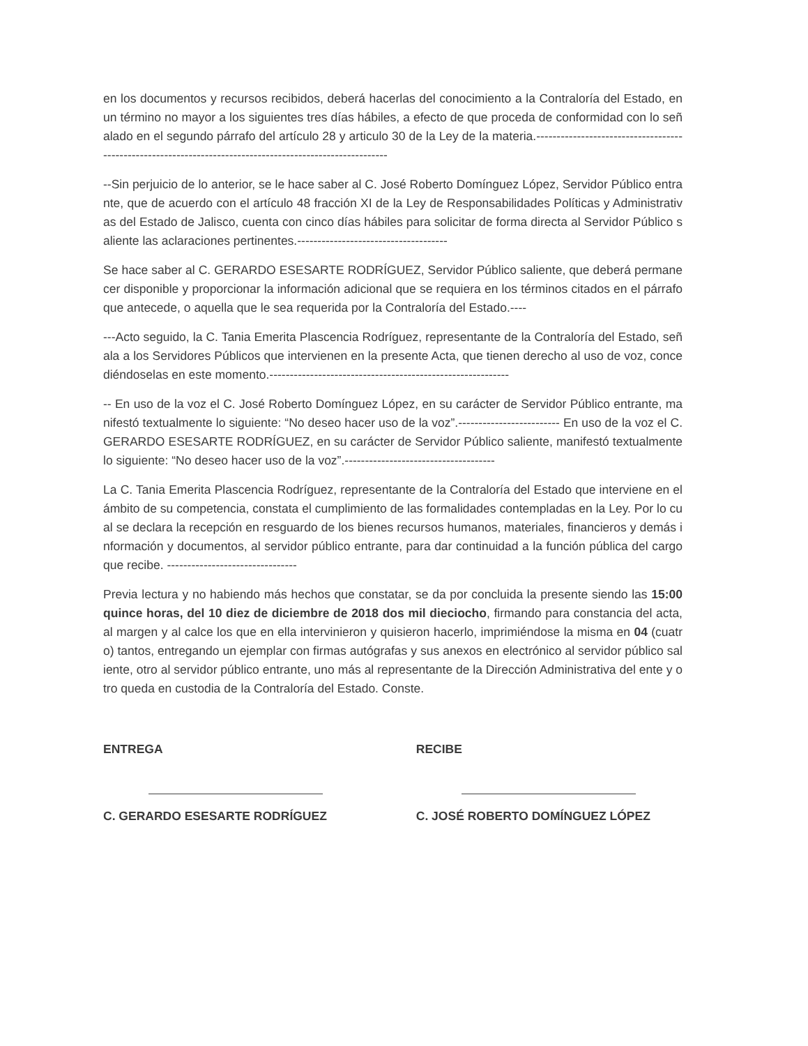en los documentos y recursos recibidos, deberá hacerlas del conocimiento a la Contraloría del Estado, en un término no mayor a los siguientes tres días hábiles, a efecto de que proceda de conformidad con lo señalado en el segundo párrafo del artículo 28 y articulo 30 de la Ley de la materia.----------------------------------------------------------------------------------------------------------
--Sin perjuicio de lo anterior, se le hace saber al C. José Roberto Domínguez López, Servidor Público entrante, que de acuerdo con el artículo 48 fracción XI de la Ley de Responsabilidades Políticas y Administrativas del Estado de Jalisco, cuenta con cinco días hábiles para solicitar de forma directa al Servidor Público saliente las aclaraciones pertinentes.-------------------------------------
Se hace saber al C. GERARDO ESESARTE RODRÍGUEZ, Servidor Público saliente, que deberá permanecer disponible y proporcionar la información adicional que se requiera en los términos citados en el párrafo que antecede, o aquella que le sea requerida por la Contraloría del Estado.----
---Acto seguido, la C. Tania Emerita Plascencia Rodríguez, representante de la Contraloría del Estado, señala a los Servidores Públicos que intervienen en la presente Acta, que tienen derecho al uso de voz, concediéndoselas en este momento.-----------------------------------------------------------
-- En uso de la voz el C. José Roberto Domínguez López, en su carácter de Servidor Público entrante, manifestó textualmente lo siguiente: “No deseo hacer uso de la voz”.------------------------- En uso de la voz el C. GERARDO ESESARTE RODRÍGUEZ, en su carácter de Servidor Público saliente, manifestó textualmente lo siguiente: “No deseo hacer uso de la voz”.-------------------------------------
La C. Tania Emerita Plascencia Rodríguez, representante de la Contraloría del Estado que interviene en el ámbito de su competencia, constata el cumplimiento de las formalidades contempladas en la Ley. Por lo cual se declara la recepción en resguardo de los bienes recursos humanos, materiales, financieros y demás información y documentos, al servidor público entrante, para dar continuidad a la función pública del cargo que recibe. --------------------------------
Previa lectura y no habiendo más hechos que constatar, se da por concluida la presente siendo las 15:00 quince horas, del 10 diez de diciembre de 2018 dos mil dieciocho, firmando para constancia del acta, al margen y al calce los que en ella intervinieron y quisieron hacerlo, imprimiéndose la misma en 04 (cuatro) tantos, entregando un ejemplar con firmas autógrafas y sus anexos en electrónico al servidor público saliente, otro al servidor público entrante, uno más al representante de la Dirección Administrativa del ente y otro queda en custodia de la Contraloría del Estado. Conste.
ENTREGA
C. GERARDO ESESARTE RODRÍGUEZ
RECIBE
C. JOSÉ ROBERTO DOMÍNGUEZ LÓPEZ